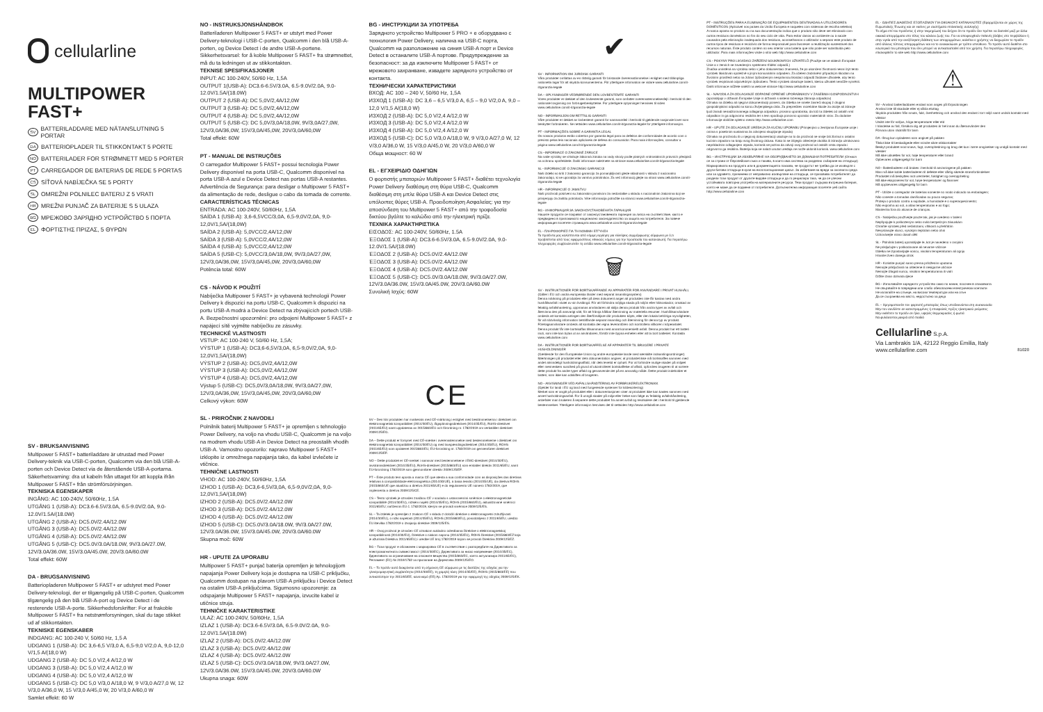cellularline
MULTIPOWER
FAST+
SV BATTERILADDARE MED NÄTANSLUTNING 5 PORTAR
DA BATTERIOPLADER TIL STIKKONTAKT 5 PORTE
NO BATTERILADER FOR STRØMNETT MED 5 PORTER
PT CARREGADOR DE BATERIAS DE REDE 5 PORTAS
CS SÍŤOVÁ NABÍJEČKA SE 5 PORTY
SL OMREŽNI POLNILEC BATERIJ Z 5 VRATI
HR MREŽNI PUNJAČ ZA BATERIJE S 5 ULAZA
BG МРЕЖОВО ЗАРЯДНО УСТРОЙСТВО 5 ПОРТА
EL ΦΟΡΤΙΣΤΗΣ ΠΡΙΖΑΣ, 5 ΘΥΡΩΝ
SV - BRUKSANVISNING
Multipower 5 FAST+ batteriladdare är utrustad med Power Delivery-teknik via USB-C-porten, Qualcomm via den blå USB-A-porten och Device Detect via de återstående USB-A-portarna. Säkerhetsvarning: dra ut kabeln från uttaget för att koppla ifrån Multipower 5 FAST+ från strömförsörjningen.
TEKNISKA EGENSKAPER
INGÅNG: AC 100-240V, 50/60Hz, 1.5A
UTGÅNG 1 (USB-A): DC3.6-6.5V/3.0A, 6.5-9.0V/2.0A, 9.0-12.0V/1.5A/(18.0W)
UTGÅNG 2 (USB-A): DC5.0V/2.4A/12.0W
UTGÅNG 3 (USB-A): DC5.0V/2.4A/12.0W
UTGÅNG 4 (USB-A): DC5.0V/2.4A/12.0W
UTGÅNG 5 (USB-C): DC5.0V/3.0A/18.0W, 9V/3.0A/27.0W, 12V/3.0A/36.0W, 15V/3.0A/45.0W, 20V/3.0A/60.0W
Total effekt: 60W
DA - BRUGSANVISNING
Batteriopladeren Multipower 5 FAST+ er udstyret med Power Delivery-teknologi, der er tilgængelig på USB-C-porten, Qualcomm tilgængelig på den blå USB-A-port og Device Detect i de resterende USB-A-porte. Sikkerhedsforskrifter: For at frakoble Multipower 5 FAST+ fra netstrømforsyningen, skal du tage stikket ud af stikkontakten.
TEKNISKE EGENSKABER
INDGANG: AC 100-240 V, 50/60 Hz, 1,5 A
UDGANG 1 (USB-A): DC 3,6-6,5 V/3,0 A, 6,5-9,0 V/2,0 A, 9,0-12,0 V/1,5 A/(18,0 W)
UDGANG 2 (USB-A): DC 5,0 V/2,4 A/12,0 W
UDGANG 3 (USB-A): DC 5,0 V/2,4 A/12,0 W
UDGANG 4 (USB-A): DC 5,0 V/2,4 A/12,0 W
UDGANG 5 (USB-C): DC 5,0 V/3,0 A/18,0 W, 9 V/3,0 A/27,0 W, 12 V/3,0 A/36,0 W, 15 V/3,0 A/45,0 W, 20 V/3,0 A/60,0 W
Samlet effekt: 60 W
NO - INSTRUKSJONSHÅNDBOK
Batteriladeren Multipower 5 FAST+ er utstyrt med Power Delivery-teknologi i USB-C-porten, Qualcomm i den blå USB-A-porten, og Device Detect i de andre USB-A-portene. Sikkerhetsvarsel: for å koble Multipower 5 FAST+ fra strømnettet, må du ta ledningen ut av stikkontakten.
TEKNISE SPESIFIKASJONER
INPUT: AC 100-240V, 50/60 Hz, 1,5A
OUTPUT 1(USB-A): DC3.6-6.5V/3.0A, 6.5-9.0V/2.0A, 9.0-12.0V/1.5A/(18.0W)
OUTPUT 2 (USB-A): DC 5,0V/2,4A/12,0W
OUTPUT 3 (USB-A): DC 5,0V/2,4A/12,0W
OUTPUT 4 (USB-A): DC 5,0V/2,4A/12,0W
OUTPUT 5 (USB-C): DC 5,0V/3,0A/18,0W, 9V/3,0A/27,0W, 12V/3,0A/36,0W, 15V/3,0A/45,0W, 20V/3,0A/60,0W
Total effekt: 60W
PT - MANUAL DE INSTRUÇÕES
O carregador Multipower 5 FAST+ possui tecnologia Power Delivery disponível na porta USB-C, Qualcomm disponível na porta USB-A azul e Device Detect nas portas USB-A restantes. Advertência de Segurança: para desligar o Multipower 5 FAST+ da alimentação de rede, desligue o cabo da tomada de corrente.
CARACTERÍSTICAS TÉCNICAS
ENTRADA: AC 100-240V, 50/60Hz, 1,5A
SAÍDA 1 (USB-A): 3,6-6,5VCC/3,0A, 6,5-9,0V/2,0A, 9,0-12,0V/1,5A/(18,0W)
SAÍDA 2 (USB-A): 5,0VCC/2,4A/12,0W
SAÍDA 3 (USB-A): 5,0VCC/2,4A/12,0W
SAÍDA 4 (USB-A): 5,0VCC/2,4A/12,0W
SAÍDA 5 (USB-C): 5,0VCC/3,0A/18,0W, 9V/3,0A/27,0W, 12V/3,0A/36,0W, 15V/3,0A/45,0W, 20V/3,0A/60,0W
Potência total: 60W
CS - NÁVOD K POUŽITÍ
Nabíječka Multipower 5 FAST+ je vybavená technologií Power Delivery k dispozici na portu USB-C, Qualcomm k dispozici na portu USB-A modrá a Device Detect na zbývajících portech USB-A. Bezpečnostní upozornění: pro odpojení Multipower 5 FAST+ z napájecí sítě vyjměte nabíječku ze zásuvky.
TECHNICKÉ VLASTNOSTI
VSTUP: AC 100-240 V, 50/60 Hz, 1,5A;
VÝSTUP 1 (USB-A): DC3,6-6,5V/3,0A, 6,5-9,0V/2,0A, 9,0-12,0V/1,5A/(18,0W)
VÝSTUP 2 (USB-A): DC5,0V/2,4A/12,0W
VÝSTUP 3 (USB-A): DC5,0V/2,4A/12,0W
VÝSTUP 4 (USB-A): DC5,0V/2,4A/12,0W
Výstup 5 (USB-C): DC5,0V/3,0A/18,0W, 9V/3,0A/27,0W, 12V/3,0A/36,0W, 15V/3,0A/45,0W, 20V/3,0A/60,0W
Celkový výkon: 60W
SL - PRIROČNIK Z NAVODILI
Polnilnik baterij Multipower 5 FAST+ je opremljen s tehnologijo Power Delivery, na voljo na vhodu USB-C, Qualcomm je na voljo na modrem vhodu USB-A in Device Detect na preostalih vhodih USB-A. Varnostno opozorilo: napravo Multipower 5 FAST+ izklopite iz omrežnega napajanja tako, da kabel izvlečete iz vtičnice.
TEHNIČNE LASTNOSTI
VHOD: AC 100-240V, 50/60Hz, 1,5A
IZHOD 1 (USB-A): DC3,6-6,5V/3,0A, 6,5-9,0V/2,0A, 9,0-12,0V/1,5A/(18,0W)
IZHOD 2 (USB-A): DC5.0V/2.4A/12.0W
IZHOD 3 (USB-A): DC5.0V/2.4A/12.0W
IZHOD 4 (USB-A): DC5.0V/2.4A/12.0W
IZHOD 5 (USB-C): DC5.0V/3.0A/18.0W, 9V/3.0A/27.0W, 12V/3.0A/36.0W, 15V/3.0A/45.0W, 20V/3.0A/60.0W
Skupna moč: 60W
HR - UPUTE ZA UPORABU
Multipower 5 FAST+ punjač baterija opremljen je tehnologijom napajanja Power Delivery koja je dostupna na USB-C priključku, Qualcomm dostupan na plavom USB-A priključku i Device Detect na ostalim USB-A priključcima. Sigurnosno upozorenje: za odspajanje Multipower 5 FAST+ napajanja, izvucite kabel iz utičnice struja.
TEHNIČKE KARAKTERISTIKE
ULAZ: AC 100-240V, 50/60Hz, 1,5A
IZLAZ 1 (USB-A): DC3.6-6.5V/3.0A, 6.5-9.0V/2.0A, 9.0-12.0V/1.5A/(18.0W)
IZLAZ 2 (USB-A): DC5.0V/2.4A/12.0W
IZLAZ 3 (USB-A): DC5.0V/2.4A/12.0W
IZLAZ 4 (USB-A): DC5.0V/2.4A/12.0W
IZLAZ 5 (USB-C): DC5.0V/3.0A/18.0W, 9V/3.0A/27.0W, 12V/3.0A/36.0W, 15V/3.0A/45.0W, 20V/3.0A/60.0W
Ukupna snaga: 60W
BG - ИНСТРУКЦИИ ЗА УПОТРЕБА
Зарядното устройство Multipower 5 PRO + е оборудвано с технология Power Delivery, налична на USB-C порта, Qualcomm на разположение на синия USB-A порт и Device Detect в останалите USB-A портове. Предупреждение за безопасност: за да изключите Multipower 5 FAST+ от мрежовото захранване, извадете зарядното устройство от контакта.
ТЕХНИЧЕСКИ ХАРАКТЕРИСТИКИ
ВХОД: AC 100 – 240 V, 50/60 Hz, 1,5A
ИЗХОД 1 (USB-A): DC 3,6 – 6,5 V/3,0 A, 6,5 – 9,0 V/2,0 A, 9,0 – 12,0 V/1,5 A/(18,0 W)
ИЗХОД 2 (USB-A): DC 5,0 V/2,4 A/12,0 W
ИЗХОД 3 (USB-A): DC 5,0 V/2,4 A/12,0 W
ИЗХОД 4 (USB-A): DC 5,0 V/2,4 A/12,0 W
ИЗХОД 5 (USB-C): DC 5,0 V/3,0 A/18,0 W, 9 V/3,0 A/27,0 W, 12 V/3,0 A/36,0 W, 15 V/3,0 A/45,0 W, 20 V/3,0 A/60,0 W
Обща мощност: 60 W
EL - ΕΓΧΕΙΡΙΔΙΟ ΟΔΗΓΙΩΝ
Ο φορτιστής μπαταριών Multipower 5 FAST+ διαθέτει τεχνολογία Power Delivery διαθέσιμη στη θύρα USB-C, Qualcomm διαθέσιμη στη μπλε θύρα USB-A και Device Detect στις υπόλοιπες θύρες USB-A. Προειδοποίηση Ασφαλείας: για την αποσύνδεση του Multipower 5 FAST+ από την τροφοδοσία δικτύου βγάλτε το καλώδιο από την ηλεκτρική πρίζα.
ΤΕΧΝΙΚΑ ΧΑΡΑΚΤΗΡΙΣΤΙΚΑ
ΕΙΣΟΔΟΣ: AC 100-240V, 50/60Hz, 1.5A
ΈΞΟΔΟΣ 1 (USB-A): DC3.6-6.5V/3.0A, 6.5-9.0V/2.0A, 9.0-12.0V/1.5A/(18.0W)
ΈΞΟΔΟΣ 2 (USB-A): DC5.0V/2.4A/12.0W
ΈΞΟΔΟΣ 3 (USB-A): DC5.0V/2.4A/12.0W
ΈΞΟΔΟΣ 4 (USB-A): DC5.0V/2.4A/12.0W
ΈΞΟΔΟΣ 5 (USB-C): DC5.0V/3.0A/18.0W, 9V/3.0A/27.0W, 12V/3.0A/36.0W, 15V/3.0A/45.0W, 20V/3.0A/60.0W
Συνολική Ισχύς: 60W
C E
SV – Den här produkten har markerats med CE-märkning i enlighet med bestämmelserna i direktivet om elektromagnetisk kompatibilitet (2014/30/EU), lågspänningsdirektivet (2014/35/EU), RoHS-direktivet (2011/65/EU) samt uppdateras av 2015/863/EU och förordning nr. 1782/2019 om verkställer direktivet 2009/125/EG.
DA – Dette produkt er forsynet med CE-mærke i overensstemmelse med bestemmelserne i direktivet om elektromagnetisk kompatibilitet (2014/30/EU) og med lavspændingsdirektivet (2014/35/EU), ROHS (2011/65/EU) som opdateret 2015/863/EU, EU-forordning nr. 1782/2019 om gennemfører direktivet 2009/125/EF.
NO – Dette produktet er CE-merket i samsvar med bestemmelsene i EMC-direktivet (2014/30/EU), lavstrømsdirektivet (2014/35/EU), RoHS-direktivet (2015/863/EU) som erstatter direktiv 2011/65/EU, samt EU-forordning 1782/2019 som gjennomfører direktiv 2009/125/EF.
PT – Este produto tem aposta a marca CE que atesta a sua conformidade com as disposições das diretivas relativas à compatibilidade eletromagnética (2014/30/UE), à baixa tensão (2014/35/UE), da diretiva ROHS (2015/863/UE que atualizou a diretiva 2011/65/UE) e do regulamento UE número 1782/2019, que implementa a diretiva 2009/125/CE.
CS – Tento výrobek je označen značkou CE v souladu s ustanoveními směrnice o elektromagnetické kompatibilitě (2014/30/EU), nízkém napětí (2014/35/EU), ROHS (2015/863/EU), aktualizované směrnicí 2011/65/EU; nařízením EU č. 1782/2019, kterým se provádí směrnice 2009/125/ES.
SL – Ta izdelek je opremljen z znakom CE v skladu z določili direktive o elektromagnetni združljivosti (2014/30/EU), o nizki napetosti (2014/35/EU), ROHS (2015/863/EU), posodobljeno z 2011/65/EU, uredbo EU številka 1782/2019 o izvajanju direktive 2009/125/ES.
HR – Ovaj proizvod je označen CE oznakom sukladno odredbama Direktive o elektromagnetskoj kompatibilnosti (2014/30/EU), Direktive o niskom naponu (2014/35/EU), ROHS Direktive (2015/863/EZ koja je ažurirala Direktivu 2011/65/EU) i uredbe UE broj 1782/2019 kojom se provodi Direktiva 2009/125/EZ.
BG – Този продукт е обозначен с маркировка CE в съответствие с разпоредбите на Директивата за електромагнитната съвместимост (2014/30/ЕС), Директивата за ниско напрежение (2014/35/ЕС), Директивата за ограничаване на опасните вещества (2015/863/ЕС, която актуализира 2011/65/ЕС), Регламент (ЕС) № 2019/1782 за прилагане на Директива 2009/125/ЕО.
EL – Το προϊόν αυτό διακρίνεται από τη σήμανση CE σύμφωνα με τις διατάξεις της οδηγίας για την ηλεκτρομαγνητική συμβατότητα (2014/30/ΕΕ), τη χαμηλή τάση (2014/35/ΕΕ), ROHS (2015/863/ΕΕ) που αντικατέστησε την 2011/65/ΕΕ, κανονισμό (ΕΕ) Αρ. 1782/2019 για την εφαρμογή της οδηγίας 2009/125/ΕΚ.
✔
SV - INFORMATION OM JURIDISK GARANTI
Våra produkter omfattas av en rättslig garanti för bristande överensstämmelse i enlighet med tillämpliga nationella lagar för att skydda konsumenterna. För ytterligare information se vidare www.cellularline.com/it-it/garanzia-legale
DA – OPLYSNINGER VEDRØRENDE DEN LOVBESTEMTE GARANTI
Vores produkter er dækket af den lovbestemte garanti, som omfatter overensstemmelsesfejl i henhold til den nationale lovgivning om forbrugerbeskyttelse. For yderligere oplysninger henvises til siden www.cellularline.com/it-it/garanzia-legale
NO - INFORMASJON OM RETTSLIG GARANTI
Våre produkter er dekket av lovbestemt garanti for samsvarsfeil i henhold til gjeldende nasjonale lover som beskytter forbrukeren. Se nettsiden www.cellularline.com/it-it/garanzia-legale for ytterligere informasjon.
PT - INFORMAÇÕES SOBRE A GARANTIA LEGAL
Os nossos produtos estão cobertos por garantia legal para os defeitos de conformidade de acordo com o previsto pelas leis nacionais aplicáveis de defesa do consumidor. Para mais informações, consultar a página www.cellularline.com/it-it/garanzia-legale
CS –INFORMACE O ZÁKONNÉ ZÁRUCE
Na naše výrobky se vztahuje zákonná záruka na vady shody podle platných vnitrostátních právních předpisů na ochranu spotřebitele. Další informace naleznete na stránce www.cellularline.com/it-it/garanzia-legale
SL - INFORMACIJE O ZAKONSKI GARANCIJI
Naši izdelki so kriti z zakonsko garancijo za pomanjkljivosti glede skladnosti v skladu z nacionalno zakonodajo, ki se uporablja za varstvo potrošnikov. Za več informacij glejte na strani www.cellularline.com/it-it/garanzia-legale
HR - INFORMACIJE O JAMSTVU
Naši proizvodi pokriveni su zakonskim jamstvom za nedostatke u skladu s nacionalnim zakonima koji se primjenjuju za zaštitu potrošača. Više informacija potražite na stranici www.cellularline.com/it-it/garanzia-legale
BG - ИНФОРМАЦИЯ ЗА ЗАКОНОУСТАНОВЕНАТА ГАРАНЦИЯ
Нашите продукти се покриват от законоустановената гаранция за липса на съответствие, както е предвидено в приложимото национално законодателство за защита на потребителя. За повече информация посетете страницата www.cellularline.com/it-it/garanzia-legale
EL - ΠΛΗΡΟΦΟΡΙΕΣ ΓΙΑ ΤΗ ΝΟΜΙΜΗ ΕΓΓΥΗΣΗ
Τα προϊόντα μας καλύπτονται από νόμιμη εγγύηση για ελλείψεις συμμόρφωσης σύμφωνα με ό,τι προβλέπεται από τους εφαρμοστέους εθνικούς νόμους για την προστασία του καταναλωτή. Για περαιτέρω πληροφορίες συμβουλευτείτε τη σελίδα www.cellularline.com/it-it/garanzia-legale
🗑
SV - INSTRUKTIONER FÖR BORTSKAFFANDE AV APPARATER FÖR ANVÄNDARE I PRIVAT HUSHÅLL
(Gäller i EU och andra europeiska länder med separat insamlingssystem)
Denna märkning på produkten eller på dess dokument anger att produkten inte får kastas med andra hushållsavfall i slutet av sin livslängd. För att förhindra möjliga skada på miljön eller hälsoskador, orsakad av felaktig avfallshantering, uppmanas användaren att skilja denna produkt från andra typer av avfall och återvinna den på ansvarigt sätt, för att främja hållbar återvinning av materiella resurser. Hushållsanvändare ombeds att kontakta antingen den återförsäljare där produkten köpts, eller den lokala behöriga myndigheten, för all nödvändig information beträffande separat insamling och återvinning för denna typ av produkt. Företagsanvändare ombeds att kontakta den egna leverantören och kontrollera villkoren i köpeavtalet. Denna produkt får inte bortskaffas tillsammans med annat kommersiellt avfall. Denna produkt har ett batteri inuti, som inte kan bytas ut av användaren, förstör inte öppna enheten eller att ta bort batteriet. Kontakta www.cellularline.com
DA - INSTRUKTIONER FOR BORTSKAFFELSE AF APPARATER TIL BRUGERE I PRIVATE HUSHOLDNINGER
(Gældende for den Europæiske Union og andre europæiske lande med særskilte indsamlingsordninger)
Mærkningen på produktet eller dets dokumentation angiver, at produktet ikke må bortskaffes sammen med andet almindeligt husholdningsaffald, når dets levetid er ophørt. For at forhindre mulige skader på miljøet eller menneskers sundhed på grund af ukontrolleret bortskaffelse af affald, opfordres brugeren til at sortere dette produkt fra andre typer affald og genanvende det på en ansvarlig måde. Dette produkt indeholder et batteri, som ikke kan udskiftes af brugeren.
NO - ANVISNINGER VED AVFALLSHÅNDTERING AV FORBRUKERELEKTRONIKK
(Gjelder for landi i EU og land med fungerende systemer for kildesortering)
Merket som er angitt på produktet eller i dokumentasjonen viser at produktet ikke kan kastes sammen med annet husholdningsavfall. For å unngå skader på miljø eller helse som følge av feilaktig avfallshåndtering, anbefaler man brukeren å separere dette produktet fra annet avfall og resirkulere det i henhold til gjeldende bestemmelser. Ytterligere informasjon henvises det til nettsiden http://www.cellularline.com
PT - INSTRUÇÕES PARA A ELIMINAÇÃO DE EQUIPAMENTOS DESTINADAS A UTILIZADORES DOMÉSTICOS (Aplicável nos países da União Europeia e naqueles com sistemas de recolha seletiva)
A marca aposta no produto ou na sua documentação indica que o produto não deve ser eliminado com outros resíduos domésticos no fim do seu ciclo de vida. Para evitar danos ao ambiente ou à saúde causados pela eliminação inadequada dos resíduos, aconselhamos o utilizador a separar este produto de outros tipos de resíduos e reciclá-lo de forma responsável para favorecer a reutilização sustentável dos recursos naturais. Este produto contém no seu interior uma bateria que não pode ser substituída pelo utilizador. Para mais informações visite o sítio web http://www.cellularline.com
CS - POKYNY PRO LIKVIDACI ZAŘÍZENÍ SOUKROMÝCH UŽIVATELŮ (Použije se ve státech Evropské Unie a v zemích se zavedeným systémem třídění odpadů.)
Značka umístěná na výrobku nebo v jeho dokumentaci znamená, že po ukončení životnosti nesmí být tento výrobek likvidován společně s jiným komunálním odpadem. Za účelem zabránění případným škodám na životním prostředí nebo na zdraví způsobeným nesprávnou likvidací odpadů žádáme uživatele, aby tento výrobek recykloval odpovědným způsobem. Tento výrobek obsahuje baterii, kterou uživatel nemůže vyměnit. Další informace můžete nalézt na webové stránce http://www.cellularline.com
SL - NAVODILA ZA ODLAGANJE ODPADNE OPREME UPORABNIKOV V ZASEBNIH GOSPODINJSTVIH (uporabljajo v državah Evropske Unije in državah s sistemi ločenega zbiranja odpadkov)
Oznaka na izdelku ali njegovi dokumentaciji pomeni, da izdelka ne smete zavreči skupaj z drugimi gospodinjskimi odpadki na koncu življenjskega cikla. Za preprečitev morebitne škode za okolje ali zdravje ljudi zaradi nenadzorovanega odlaganja odpadkov, prosimo uporabnika, da loči ta izdelek od ostalih vrst odpadkov in ga odgovorno reciklira ter s tem spodbuja ponovno uporabo materialnih virov. Za dodatne informacije obiščite spletno mesto http://www.cellularline.com
HR - UPUTE ZA ODLAGANJE UREĐAJA ZA KUĆNU UPORABU (Primjenjivo u zemljama Europske unije i onima s posebnim sustavima za odvojeno skupljanje otpada)
Oznaka na proizvodu ili u njegovoj dokumentaciji ukazuje na to da proizvod ne smije biti zbrinut s ostalim kućnim otpadom na kraju svog životnog ciklusa. Kako bi se izbjeglo oštećenje okoliša ili zdravlja uzrokovano nepriklad­nim odlaganjem otpada, korisnik se poziva da odvoji ovaj proizvod od ostalih vrsta otpada i odgovorno ga reciklira. Baterija koja se nalazi unutar uređaja ne može ukloniti korisnik. www.cellularline.com
BG – ИНСТРУКЦИИ ЗА ИЗХВЪРЛЯНЕ НА ОБОРУДВАНЕТО ЗА ДОМАШНИ ПОТРЕБИТЕЛИ (Отнася се за страни от Европейския съюз и такива, в които има система за разделно събиране на отпадъци)
Маркировката на продукта или в документацията показва, че продуктът не трябва да се изхвърля с други битови отпадъци в края на експлоатационния цикъл. За избягване на вреди за околната среда или за здравето, причинени от неправилно изхвърляне на отпадъци, се призовава потребителят да раздели този продукт от другите видове отпадъци и да го рециклира така, че да се улесни устойчивата повторна употреба на материалните ресурси. Тези продукт съдържа вътрешна батерия, която не може да се подменя от потребителя. Допълнителна информация посетете уеб сайта http://www.cellularline.com
EL - ΟΔΗΓΙΕΣ ΔΙΑΘΕΣΗΣ ΕΞΟΠΛΙΣΜΟΥ ΓΙΑ ΟΙΚΙΑΚΟΥΣ ΚΑΤΑΝΑΛΩΤΕΣ (Εφαρμόζονται σε χώρες της Ευρωπαϊκής Ένωσης και σε εκείνες με συστήματα επιλεκτικής συλλογής)
Το σήμα επί του προϊόντος ή στην τεκμηρίωσή του δείχνει ότι το προϊόν δεν πρέπει να διατεθεί μαζί με άλλα οικιακά απορρίμματα στο τέλος του κύκλου ζωής του. Για να αποφευχθούν πιθανές βλάβες στο περιβάλλον ή στην υγεία από την ανεξέλεγκτη διάθεση των απορριμμάτων, καλείται ο χρήστης να διαχωρίσει το προϊόν από άλλους τύπους απορριμμάτων και να το ανακυκλώσει με τρόπο υπεύθυνο. Το προϊόν αυτό διαθέτει στο εσωτερικό του μπαταρία που δεν μπορεί να αντικατασταθεί από τον χρήστη. Για περαιτέρω πληροφορίες επισκεφθείτε το site web http://www.cellularline.com
⚠
SV - Använd batteriladdaren endast som anges på förpackningen
Använd inte till skadade eller ej sålda eluttag
Skydda produkten från smuts, fukt, överhettning och använd den endast i torr miljö samt undvik kontakt med vätskor
Utsätt inte för solljus, höga temperaturer eller eld
I händelse av fall, försäkra dig att produkten är hel innan du återanvänder den
Förvara utom räckhåll för barn
DA - Brug kun opladeren som angivet på pakken
Tilslut ikke til beskadigede eller mindre sikre stikkontakter
Beskyt produktet mod snavs, fugt, overophedning og brug det kun i tørre omgivelser og undgå kontakt med væsker
Må ikke udsættes for sol, høje temperaturer eller brand
Opbevares utilgængeligt for børn
NO - Batteriladeren må brukes i henhold til anvisningene på pakken
Man må ikke koble batteriladeren til defekte eller dårlig sikrede strømforbindelser
Produktet må beskyttes mot urenheter, fuktighet og overoppheting
Må ikke eksponeres for sol, høye temperaturer og flammer
Må oppbevares utilgjengelig for barn
PT - Utilize o carregador de baterias somente no modo indicado na embalagem;
Não conecte a tomadas danificadas ou pouco seguras;
Proteja o produto contra a sujidade, a humidade e o superaquecimento;
Não exponha ao sol, a altas temperaturas e ao fogo;
Mantenha fora do alcance de crianças.
CS - Nabíječku používejte pouze tak, jak je uvedeno v balení
Nepřipojujte k poškozeným nebo málo bezpečným zásuvkám
Chraňte výrobek před nečistotami, vlhkostí a přehřátím
Nevystavujte slunci, vysokým teplotám nebo ohni
Uchovávejte mimo dosah dětí
SL - Polnilnik baterij uporabljajte le, kot je navedeno v ovojnini
Ne priključujte v poškodovane ali nevarne vtičnice
Izdelka ne izpostavljajte soncu, visokim temperaturam ali ognju
Hranite izven dosega otrok
HR - Koristite punjač samo prema priloženim uputama
Nemojte priključivati na oštećene ili nesigurne utičnice
Nemojte izlagati suncu, visokim temperaturama ili vatri
Držite izvan dohvata djece
BG - Използвайте зарядното устройство само по начин, посочен в опаковката
Не свързвайте в повредени или слабо обезопасени електрически контакти
Не излагайте на слънце, на високи температури или на огън
Да се съхранява на място, недостъпно за деца
EL – Χρησιμοποιείτε τον φορτιστή μπαταρίας όπως υποδεικνύεται στη συσκευασία
Μην τον συνδέετε σε κατεστραμμένες ή επισφαλείς πρίζες ηλεκτρικού ρεύματος
Μην εκθέτετε το προϊόν σε ήλιο, υψηλές θερμοκρασίες ή φωτιά
Να φυλάσσεται μακριά από παιδιά
Cellularline S.p.A.
Via Lambrakis 1/A, 42122 Reggio Emilia, Italy
www.cellularline.com 81020